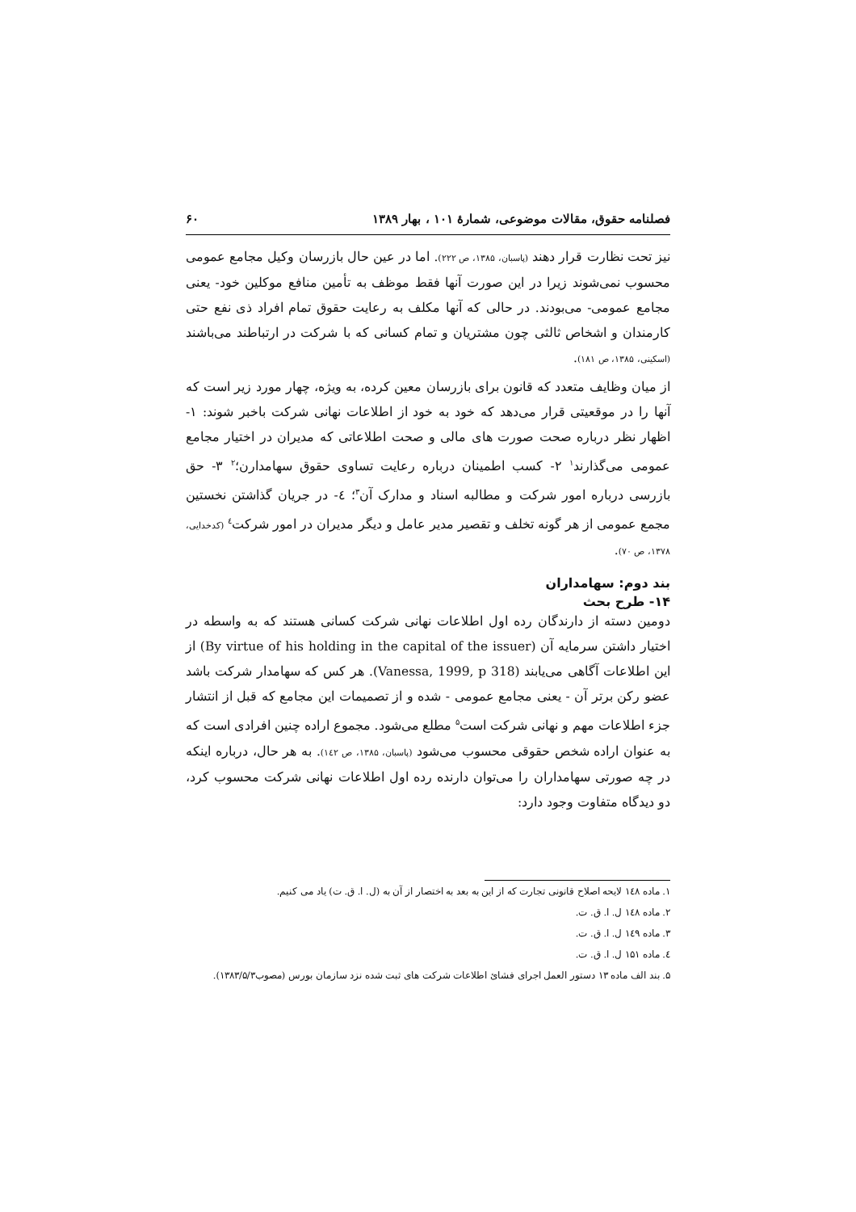فصلنامه حقوق، مقالات موضوعی، شمارهٔ ۱۰۱ ، بهار ۱۳۸۹ ۶۰
نیز تحت نظارت قرار دهند (پاسبان، ۱۳۸۵، ص ۲۲۲). اما در عین حال بازرسان وکیل مجامع عمومی محسوب نمی‌شوند زیرا در این صورت آنها فقط موظف به تأمین منافع موکلین خود- یعنی مجامع عمومی- می‌بودند. در حالی که آنها مکلف به رعایت حقوق تمام افراد ذی نفع حتی کارمندان و اشخاص ثالثی چون مشتریان و تمام کسانی که با شرکت در ارتباطند می‌باشند (اسکینی، ۱۳۸۵، ص ۱۸۱).
از میان وظایف متعدد که قانون برای بازرسان معین کرده، به ویژه، چهار مورد زیر است که آنها را در موقعیتی قرار می‌دهد که خود به خود از اطلاعات نهانی شرکت باخبر شوند: ۱- اظهار نظر درباره صحت صورت های مالی و صحت اطلاعاتی که مدیران در اختیار مجامع عمومی می‌گذارند<sup>۱</sup> ۲- کسب اطمینان درباره رعایت تساوی حقوق سهامدارن؛<sup>۲</sup> ۳- حق بازرسی درباره امور شرکت و مطالبه اسناد و مدارک آن<sup>۳</sup>؛ ٤- در جریان گذاشتن نخستین مجمع عمومی از هر گونه تخلف و تقصیر مدیر عامل و دیگر مدیران در امور شرکت<sup>٤</sup> (کدخدایی، ۱۳۷۸، ص ۷۰).
بند دوم: سهامداران
۱۴- طرح بحث
دومین دسته از دارندگان رده اول اطلاعات نهانی شرکت کسانی هستند که به واسطه در اختیار داشتن سرمایه آن (By virtue of his holding in the capital of the issuer) از این اطلاعات آگاهی می‌یابند (Vanessa, 1999, p 318). هر کس که سهامدار شرکت باشد عضو رکن برتر آن - یعنی مجامع عمومی - شده و از تصمیمات این مجامع که قبل از انتشار جزء اطلاعات مهم و نهانی شرکت است<sup>۵</sup> مطلع می‌شود. مجموع اراده چنین افرادی است که به عنوان اراده شخص حقوقی محسوب می‌شود (پاسبان، ۱۳۸۵، ص ۱٤۲). به هر حال، درباره اینکه در چه صورتی سهامداران را می‌توان دارنده رده اول اطلاعات نهانی شرکت محسوب کرد، دو دیدگاه متفاوت وجود دارد:
۱. ماده ۱٤۸ لایحه اصلاح قانونی تجارت که از این به بعد به اختصار از آن به (ل. ا. ق. ت) یاد می کنیم.
۲. ماده ۱٤۸ ل. ا. ق. ت.
۳. ماده ۱٤۹ ل. ا. ق. ت.
٤. ماده ۱۵۱ ل. ا. ق. ت.
۵. بند الف ماده ۱۳ دستور العمل اجرای فشائ اطلاعات شرکت های ثبت شده نزد سازمان بورس (مصوب۱۳۸۳/۵/۳).